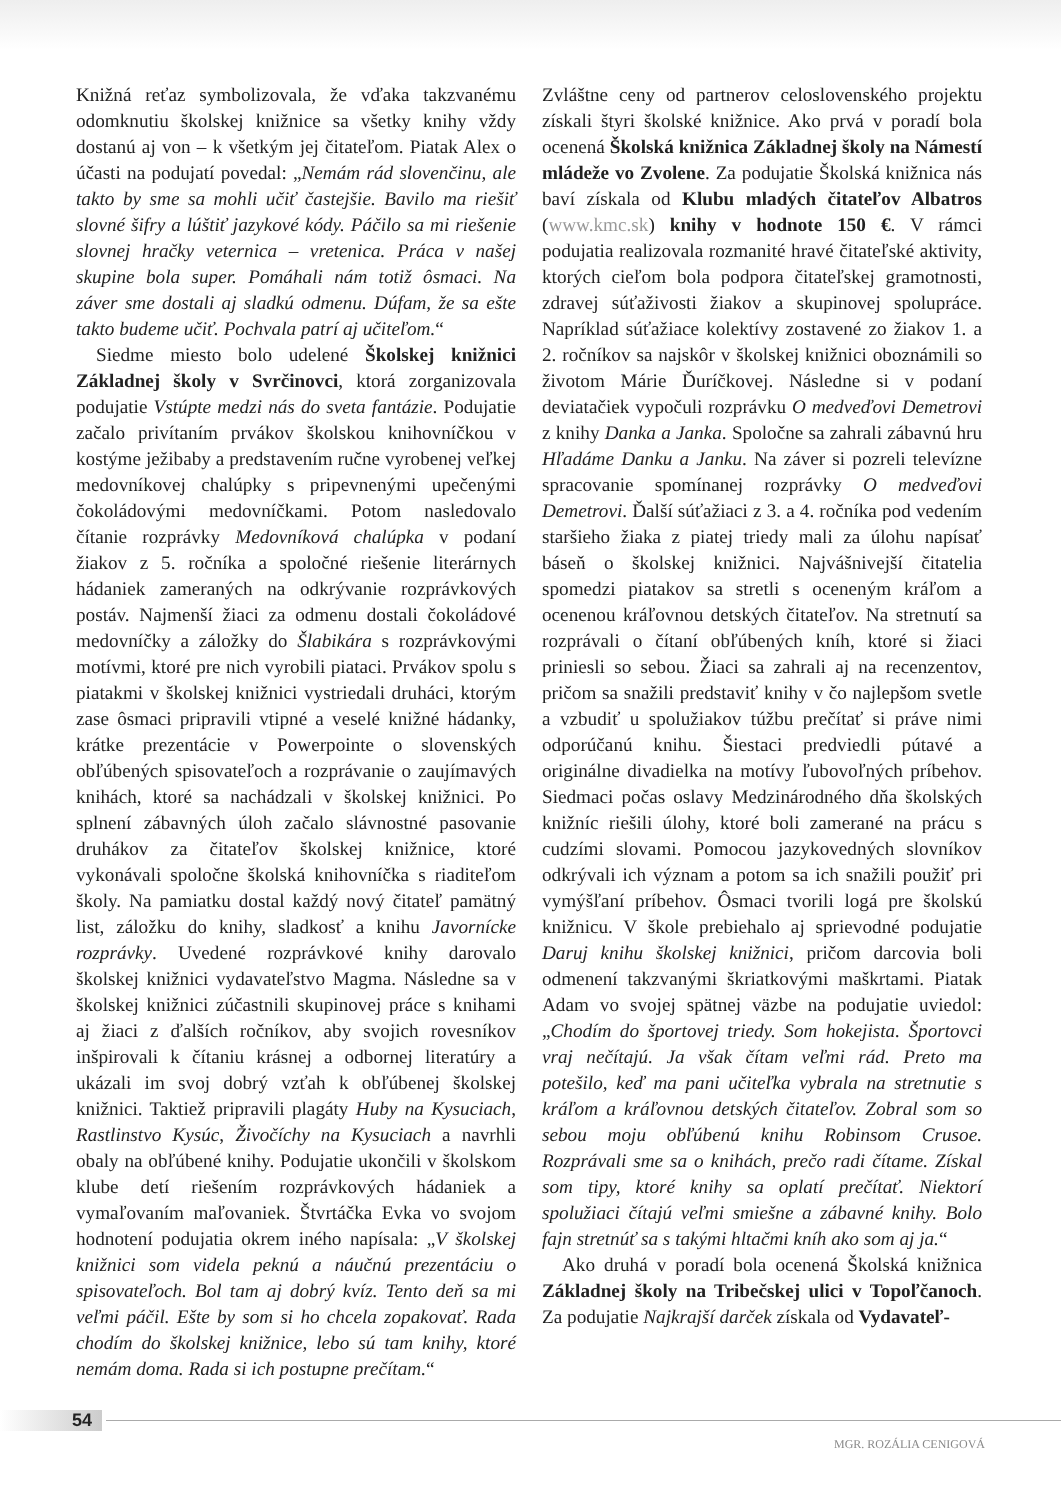Knižná reťaz symbolizovala, že vďaka takzvanému odomknutiu školskej knižnice sa všetky knihy vždy dostanú aj von – k všetkým jej čitateľom. Piatak Alex o účasti na podujatí povedal: „Nemám rád slovenčinu, ale takto by sme sa mohli učiť častejšie. Bavilo ma riešiť slovné šifry a lúštiť jazykové kódy. Páčilo sa mi riešenie slovnej hračky veternica – vretenica. Práca v našej skupine bola super. Pomáhali nám totiž ôsmaci. Na záver sme dostali aj sladkú odmenu. Dúfam, že sa ešte takto budeme učiť. Pochvala patrí aj učiteľom.“
Siedme miesto bolo udelené Školskej knižnici Základnej školy v Svrčinovci, ktorá zorganizovala podujatie Vstúpte medzi nás do sveta fantázie. Podujatie začalo privítaním prvákov školskou knihovníčkou v kostýme ježibaby a predstavením ručne vyrobenej veľkej medovníkovej chalúpky s pripevnenými upečenými čokoládovými medovníčkami. Potom nasledovalo čítanie rozprávky Medovníková chalúpka v podaní žiakov z 5. ročníka a spoločné riešenie literárnych hádaniek zameraných na odkrývanie rozprávkových postáv. Najmenší žiaci za odmenu dostali čokoládové medovníčky a záložky do Šlabikára s rozprávkovými motívmi, ktoré pre nich vyrobili piataci. Prvákov spolu s piatakmi v školskej knižnici vystriedali druháci, ktorým zase ôsmaci pripravili vtipné a veselé knižné hádanky, krátke prezentácie v Powerpointe o slovenských obľúbených spisovateľoch a rozprávanie o zaujímavých knihách, ktoré sa nachádzali v školskej knižnici. Po splnení zábavných úloh začalo slávnostné pasovanie druhákov za čitateľov školskej knižnice, ktoré vykonávali spoločne školská knihovníčka s riaditeľom školy. Na pamiatku dostal každý nový čitateľ pamätný list, záložku do knihy, sladkosť a knihu Javornícke rozprávky. Uvedené rozprávkové knihy darovalo školskej knižnici vydavateľstvo Magma. Následne sa v školskej knižnici zúčastnili skupinovej práce s knihami aj žiaci z ďalších ročníkov, aby svojich rovesníkov inšpirovali k čítaniu krásnej a odbornej literatúry a ukázali im svoj dobrý vzťah k obľúbenej školskej knižnici. Taktiež pripravili plagáty Huby na Kysuciach, Rastlinstvo Kysúc, Živočíchy na Kysuciach a navrhli obaly na obľúbené knihy. Podujatie ukončili v školskom klube detí riešením rozprávkových hádaniek a vymaľovaním maľovaniek. Štvrtáčka Evka vo svojom hodnotení podujatia okrem iného napísala: „V školskej knižnici som videla peknú a náučnú prezentáciu o spisovateľoch. Bol tam aj dobrý kvíz. Tento deň sa mi veľmi páčil. Ešte by som si ho chcela zopakovať. Rada chodím do školskej knižnice, lebo sú tam knihy, ktoré nemám doma. Rada si ich postupne prečítam.“
Zvláštne ceny od partnerov celoslovenského projektu získali štyri školské knižnice. Ako prvá v poradí bola ocenená Školská knižnica Základnej školy na Námestí mládeže vo Zvolene. Za podujatie Školská knižnica nás baví získala od Klubu mladých čitateľov Albatros (www.kmc.sk) knihy v hodnote 150 €. V rámci podujatia realizovala rozmanité hravé čitateľské aktivity, ktorých cieľom bola podpora čitateľskej gramotnosti, zdravej súťaživosti žiakov a skupinovej spolupráce. Napríklad súťažiace kolektívy zostavené zo žiakov 1. a 2. ročníkov sa najskôr v školskej knižnici oboznámili so životom Márie Ďuríčkovej. Následne si v podaní deviatačiek vypočuli rozprávku O medveďovi Demetrovi z knihy Danka a Janka. Spoločne sa zahrali zábavnú hru Hľadáme Danku a Janku. Na záver si pozreli televízne spracovanie spomínanej rozprávky O medveďovi Demetrovi. Ďalší súťažiaci z 3. a 4. ročníka pod vedením staršieho žiaka z piatej triedy mali za úlohu napísať báseň o školskej knižnici. Najvášnivejší čitatelia spomedzi piatakov sa stretli s oceneným kráľom a ocenenou kráľovnou detských čitateľov. Na stretnutí sa rozprávali o čítaní obľúbených kníh, ktoré si žiaci priniesli so sebou. Žiaci sa zahrali aj na recenzentov, pričom sa snažili predstaviť knihy v čo najlepšom svetle a vzbudiť u spolužiakov túžbu prečítať si práve nimi odporúčanú knihu. Šiestaci predviedli pútavé a originálne divadielka na motívy ľubovoľných príbehov. Siedmaci počas oslavy Medzinárodného dňa školských knižníc riešili úlohy, ktoré boli zamerané na prácu s cudzími slovami. Pomocou jazykovedných slovníkov odkrývali ich význam a potom sa ich snažili použiť pri vymýšľaní príbehov. Ôsmaci tvorili logá pre školskú knižnicu. V škole prebiehalo aj sprievodné podujatie Daruj knihu školskej knižnici, pričom darcovia boli odmenení takzvanými škriatkovými maškrtami. Piatak Adam vo svojej spätnej väzbe na podujatie uviedol: „Chodím do športovej triedy. Som hokejista. Športovci vraj nečítajú. Ja však čítam veľmi rád. Preto ma potešilo, keď ma pani učiteľka vybrala na stretnutie s kráľom a kráľovnou detských čitateľov. Zobral som so sebou moju obľúbenú knihu Robinsom Crusoe. Rozprávali sme sa o knihách, prečo radi čítame. Získal som tipy, ktoré knihy sa oplatí prečítať. Niektorí spolužiaci čítajú veľmi smiešne a zábavné knihy. Bolo fajn stretnúť sa s takými hltačmi kníh ako som aj ja.“
Ako druhá v poradí bola ocenená Školská knižnica Základnej školy na Tribečskej ulici v Topoľčanoch. Za podujatie Najkrajší darček získala od Vydavateľ-
54
MGR. ROZÁLIA CENIGOVÁ